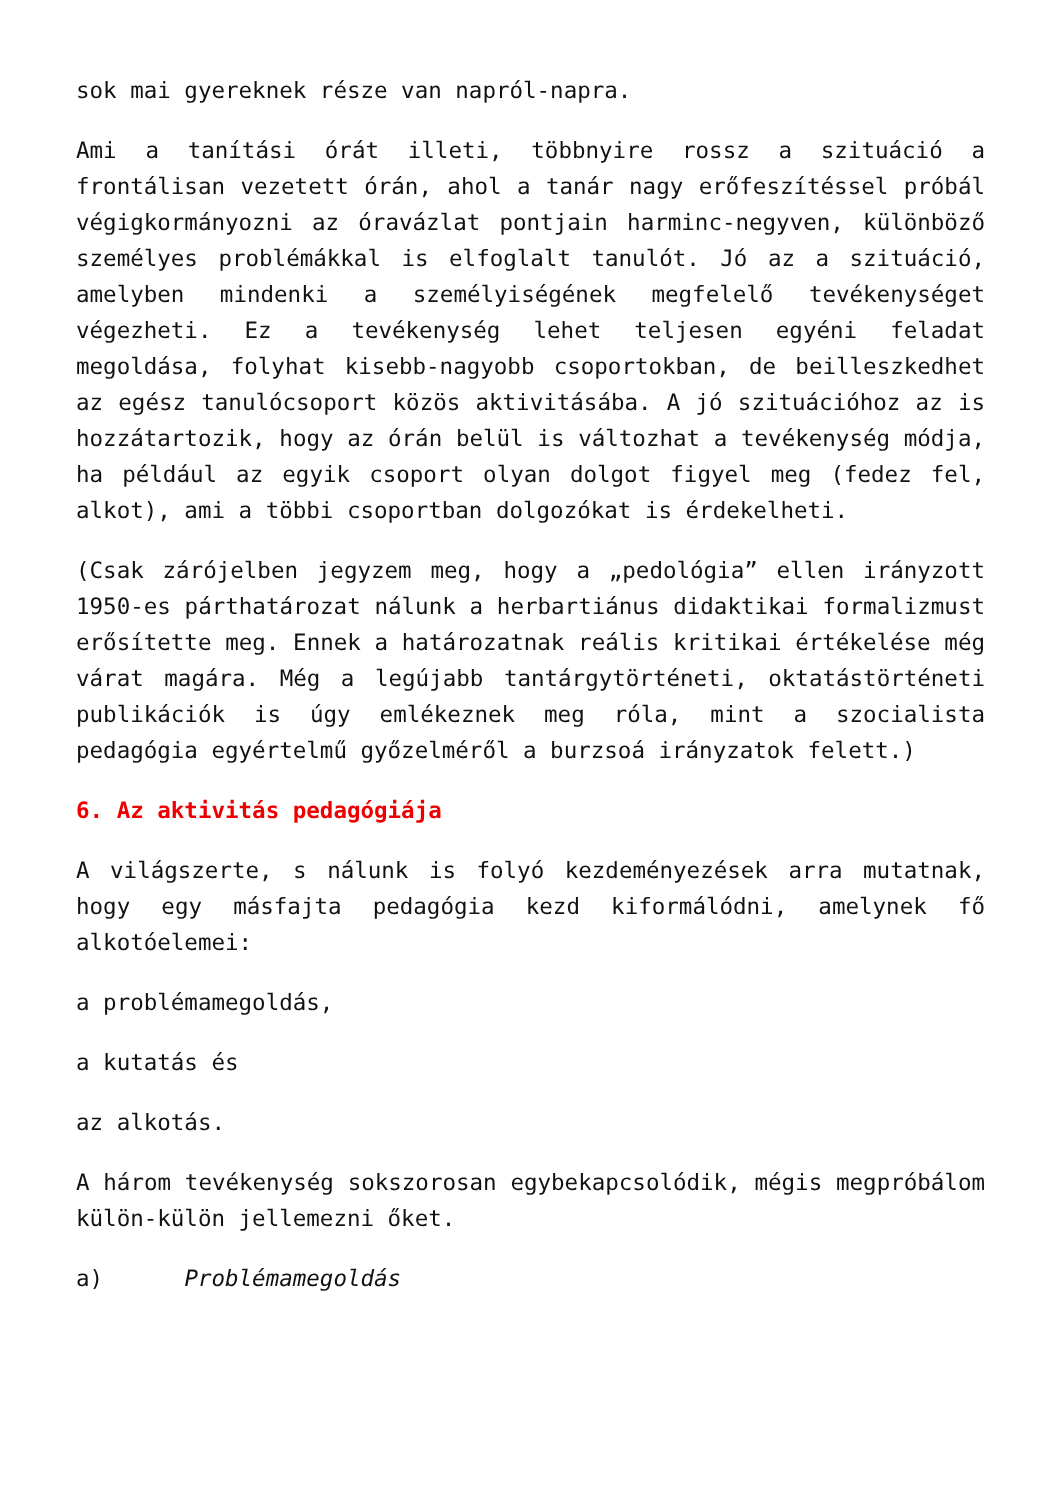sok mai gyereknek része van napról-napra.
Ami a tanítási órát illeti, többnyire rossz a szituáció a frontálisan vezetett órán, ahol a tanár nagy erőfeszítéssel próbál végigkormányozni az óravázlat pontjain harminc-negyven, különböző személyes problémákkal is elfoglalt tanulót. Jó az a szituáció, amelyben mindenki a személyiségének megfelelő tevékenységet végezheti. Ez a tevékenység lehet teljesen egyéni feladat megoldása, folyhat kisebb-nagyobb csoportokban, de beilleszkedhet az egész tanulócsoport közös aktivitásába. A jó szituációhoz az is hozzátartozik, hogy az órán belül is változhat a tevékenység módja, ha például az egyik csoport olyan dolgot figyel meg (fedez fel, alkot), ami a többi csoportban dolgozókat is érdekelheti.
(Csak zárójelben jegyzem meg, hogy a „pedológia” ellen irányzott 1950-es párthatározat nálunk a herbartiánus didaktikai formalizmust erősítette meg. Ennek a határozatnak reális kritikai értékelése még várat magára. Még a legújabb tantárgytörténeti, oktatástörténeti publikációk is úgy emlékeznek meg róla, mint a szocialista pedagógia egyértelmű győzelméről a burzsoá irányzatok felett.)
6. Az aktivitás pedagógiája
A világszerte, s nálunk is folyó kezdeményezések arra mutatnak, hogy egy másfajta pedagógia kezd kiformálódni, amelynek fő alkotóelemei:
a problémamegoldás,
a kutatás és
az alkotás.
A három tevékenység sokszorosan egybekapcsolódik, mégis megpróbálom külön-külön jellemezni őket.
a) Problémamegoldás